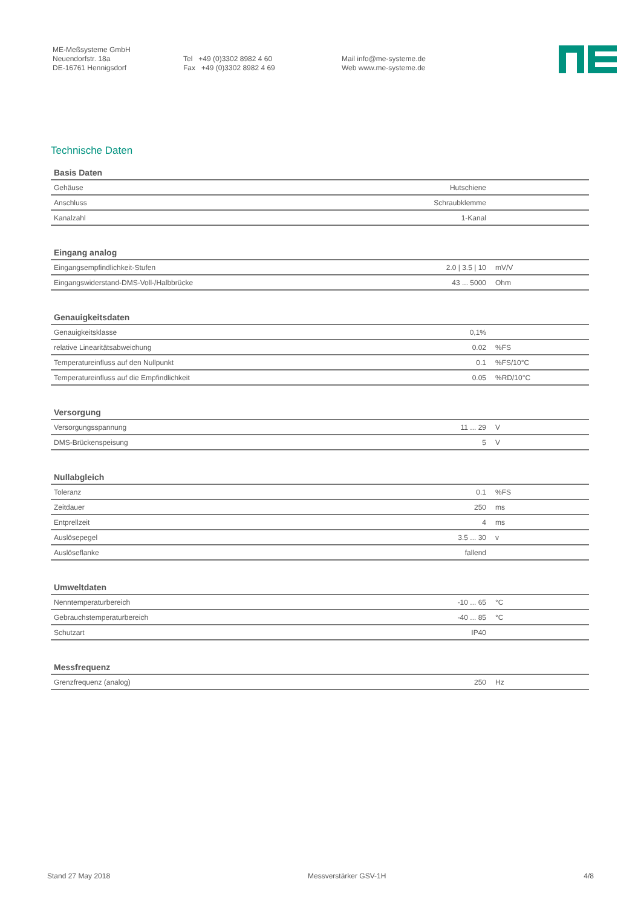ME-Meßsysteme GmbH
Neuendorfstr. 18a
DE-16761 Hennigsdorf
Tel +49 (0)3302 8982 4 60
Fax +49 (0)3302 8982 4 69
Mail info@me-systeme.de
Web www.me-systeme.de
Technische Daten
| Basis Daten | | |
| --- | --- | --- |
| Gehäuse | Hutschiene | |
| Anschluss | Schraubklemme | |
| Kanalzahl | 1-Kanal | |
| Eingang analog | | |
| --- | --- | --- |
| Eingangsempfindlichkeit-Stufen | 2.0 / 3.5 / 10 | mV/V |
| Eingangswiderstand-DMS-Voll-/Halbbrücke | 43 ... 5000 | Ohm |
| Genauigkeitsdaten | | |
| --- | --- | --- |
| Genauigkeitsklasse | 0,1% | |
| relative Linearitätsabweichung | 0.02 | %FS |
| Temperatureinfluss auf den Nullpunkt | 0.1 | %FS/10°C |
| Temperatureinfluss auf die Empfindlichkeit | 0.05 | %RD/10°C |
| Versorgung | | |
| --- | --- | --- |
| Versorgungsspannung | 11 ... 29 | V |
| DMS-Brückenspeisung | 5 | V |
| Nullabgleich | | |
| --- | --- | --- |
| Toleranz | 0.1 | %FS |
| Zeitdauer | 250 | ms |
| Entprellzeit | 4 | ms |
| Auslösepegel | 3.5 ... 30 | v |
| Auslöseflanke | fallend | |
| Umweltdaten | | |
| --- | --- | --- |
| Nenntemperaturbereich | -10 ... 65 | °C |
| Gebrauchstemperaturbereich | -40 ... 85 | °C |
| Schutzart | IP40 | |
| Messfrequenz | | |
| --- | --- | --- |
| Grenzfrequenz (analog) | 250 | Hz |
Stand 27 May 2018 Messverstärker GSV-1H 4/8